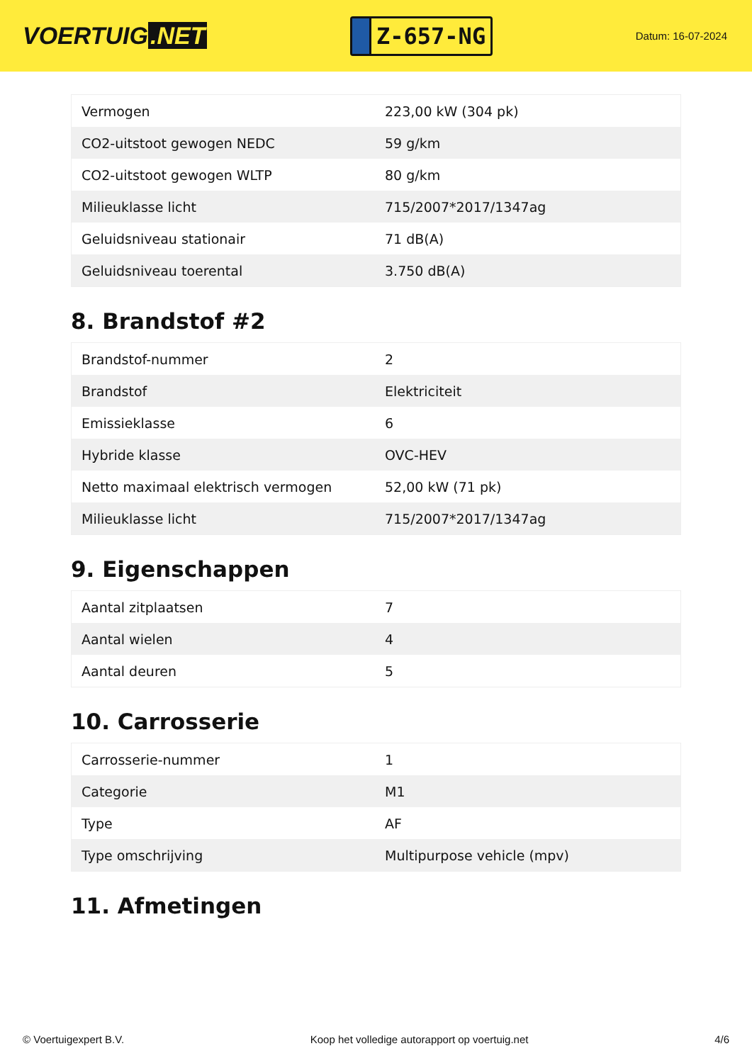VOERTUIG.NET
Z-657-NG
Datum: 16-07-2024
| Vermogen | 223,00 kW (304 pk) |
| CO2-uitstoot gewogen NEDC | 59 g/km |
| CO2-uitstoot gewogen WLTP | 80 g/km |
| Milieuklasse licht | 715/2007*2017/1347ag |
| Geluidsniveau stationair | 71 dB(A) |
| Geluidsniveau toerental | 3.750 dB(A) |
8. Brandstof #2
| Brandstof-nummer | 2 |
| Brandstof | Elektriciteit |
| Emissieklasse | 6 |
| Hybride klasse | OVC-HEV |
| Netto maximaal elektrisch vermogen | 52,00 kW (71 pk) |
| Milieuklasse licht | 715/2007*2017/1347ag |
9. Eigenschappen
| Aantal zitplaatsen | 7 |
| Aantal wielen | 4 |
| Aantal deuren | 5 |
10. Carrosserie
| Carrosserie-nummer | 1 |
| Categorie | M1 |
| Type | AF |
| Type omschrijving | Multipurpose vehicle (mpv) |
11. Afmetingen
© Voertuigexpert B.V. Koop het volledige autorapport op voertuig.net 4/6